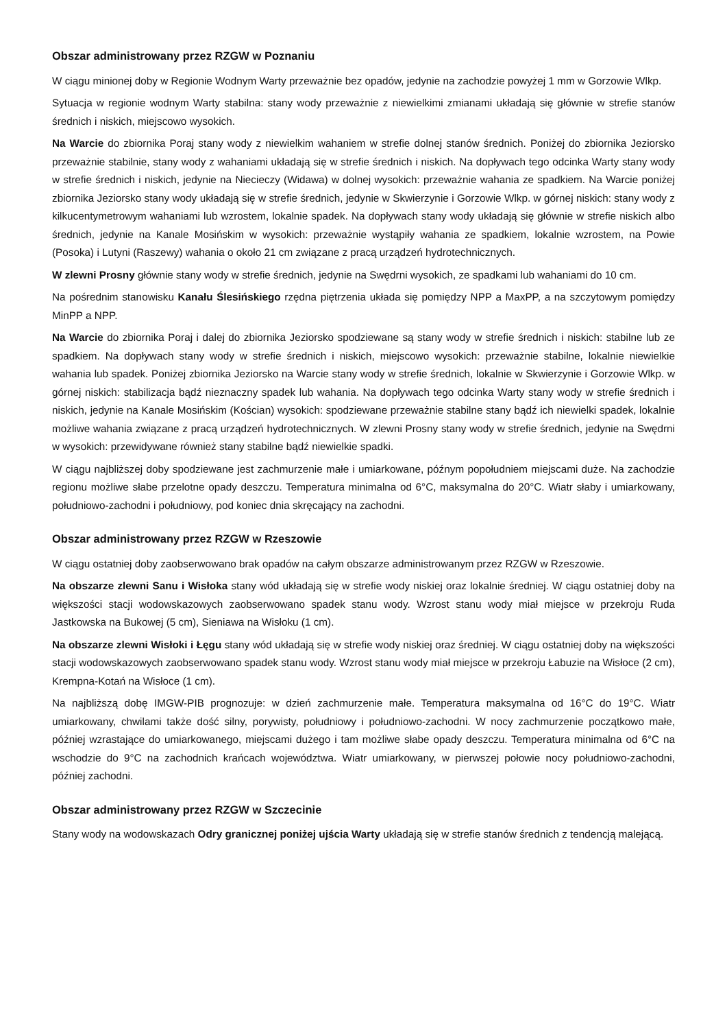Obszar administrowany przez RZGW w Poznaniu
W ciągu minionej doby w Regionie Wodnym Warty przeważnie bez opadów, jedynie na zachodzie powyżej 1 mm w Gorzowie Wlkp.
Sytuacja w regionie wodnym Warty stabilna: stany wody przeważnie z niewielkimi zmianami układają się głównie w strefie stanów średnich i niskich, miejscowo wysokich.
Na Warcie do zbiornika Poraj stany wody z niewielkim wahaniem w strefie dolnej stanów średnich. Poniżej do zbiornika Jeziorsko przeważnie stabilnie, stany wody z wahaniami układają się w strefie średnich i niskich. Na dopływach tego odcinka Warty stany wody w strefie średnich i niskich, jedynie na Niecieczy (Widawa) w dolnej wysokich: przeważnie wahania ze spadkiem. Na Warcie poniżej zbiornika Jeziorsko stany wody układają się w strefie średnich, jedynie w Skwierzynie i Gorzowie Wlkp. w górnej niskich: stany wody z kilkucentymetrowym wahaniami lub wzrostem, lokalnie spadek. Na dopływach stany wody układają się głównie w strefie niskich albo średnich, jedynie na Kanale Mosińskim w wysokich: przeważnie wystąpiły wahania ze spadkiem, lokalnie wzrostem, na Powie (Posoka) i Lutyni (Raszewy) wahania o około 21 cm związane z pracą urządzeń hydrotechnicznych.
W zlewni Prosny głównie stany wody w strefie średnich, jedynie na Swędrni wysokich, ze spadkami lub wahaniami do 10 cm.
Na pośrednim stanowisku Kanału Ślesińskiego rzędna piętrzenia układa się pomiędzy NPP a MaxPP, a na szczytowym pomiędzy MinPP a NPP.
Na Warcie do zbiornika Poraj i dalej do zbiornika Jeziorsko spodziewane są stany wody w strefie średnich i niskich: stabilne lub ze spadkiem. Na dopływach stany wody w strefie średnich i niskich, miejscowo wysokich: przeważnie stabilne, lokalnie niewielkie wahania lub spadek. Poniżej zbiornika Jeziorsko na Warcie stany wody w strefie średnich, lokalnie w Skwierzynie i Gorzowie Wlkp. w górnej niskich: stabilizacja bądź nieznaczny spadek lub wahania. Na dopływach tego odcinka Warty stany wody w strefie średnich i niskich, jedynie na Kanale Mosińskim (Kościan) wysokich: spodziewane przeważnie stabilne stany bądź ich niewielki spadek, lokalnie możliwe wahania związane z pracą urządzeń hydrotechnicznych. W zlewni Prosny stany wody w strefie średnich, jedynie na Swędrni w wysokich: przewidywane również stany stabilne bądź niewielkie spadki.
W ciągu najbliższej doby spodziewane jest zachmurzenie małe i umiarkowane, późnym popołudniem miejscami duże. Na zachodzie regionu możliwe słabe przelotne opady deszczu. Temperatura minimalna od 6°C, maksymalna do 20°C. Wiatr słaby i umiarkowany, południowo-zachodni i południowy, pod koniec dnia skręcający na zachodni.
Obszar administrowany przez RZGW w Rzeszowie
W ciągu ostatniej doby zaobserwowano brak opadów na całym obszarze administrowanym przez RZGW w Rzeszowie.
Na obszarze zlewni Sanu i Wisłoka stany wód układają się w strefie wody niskiej oraz lokalnie średniej. W ciągu ostatniej doby na większości stacji wodowskazowych zaobserwowano spadek stanu wody. Wzrost stanu wody miał miejsce w przekroju Ruda Jastkowska na Bukowej (5 cm), Sieniawa na Wisłoku (1 cm).
Na obszarze zlewni Wisłoki i Łęgu stany wód układają się w strefie wody niskiej oraz średniej. W ciągu ostatniej doby na większości stacji wodowskazowych zaobserwowano spadek stanu wody. Wzrost stanu wody miał miejsce w przekroju Łabuzie na Wisłoce (2 cm), Krempna-Kotań na Wisłoce (1 cm).
Na najbliższą dobę IMGW-PIB prognozuje: w dzień zachmurzenie małe. Temperatura maksymalna od 16°C do 19°C. Wiatr umiarkowany, chwilami także dość silny, porywisty, południowy i południowo-zachodni. W nocy zachmurzenie początkowo małe, później wzrastające do umiarkowanego, miejscami dużego i tam możliwe słabe opady deszczu. Temperatura minimalna od 6°C na wschodzie do 9°C na zachodnich krańcach województwa. Wiatr umiarkowany, w pierwszej połowie nocy południowo-zachodni, później zachodni.
Obszar administrowany przez RZGW w Szczecinie
Stany wody na wodowskazach Odry granicznej poniżej ujścia Warty układają się w strefie stanów średnich z tendencją malejącą.